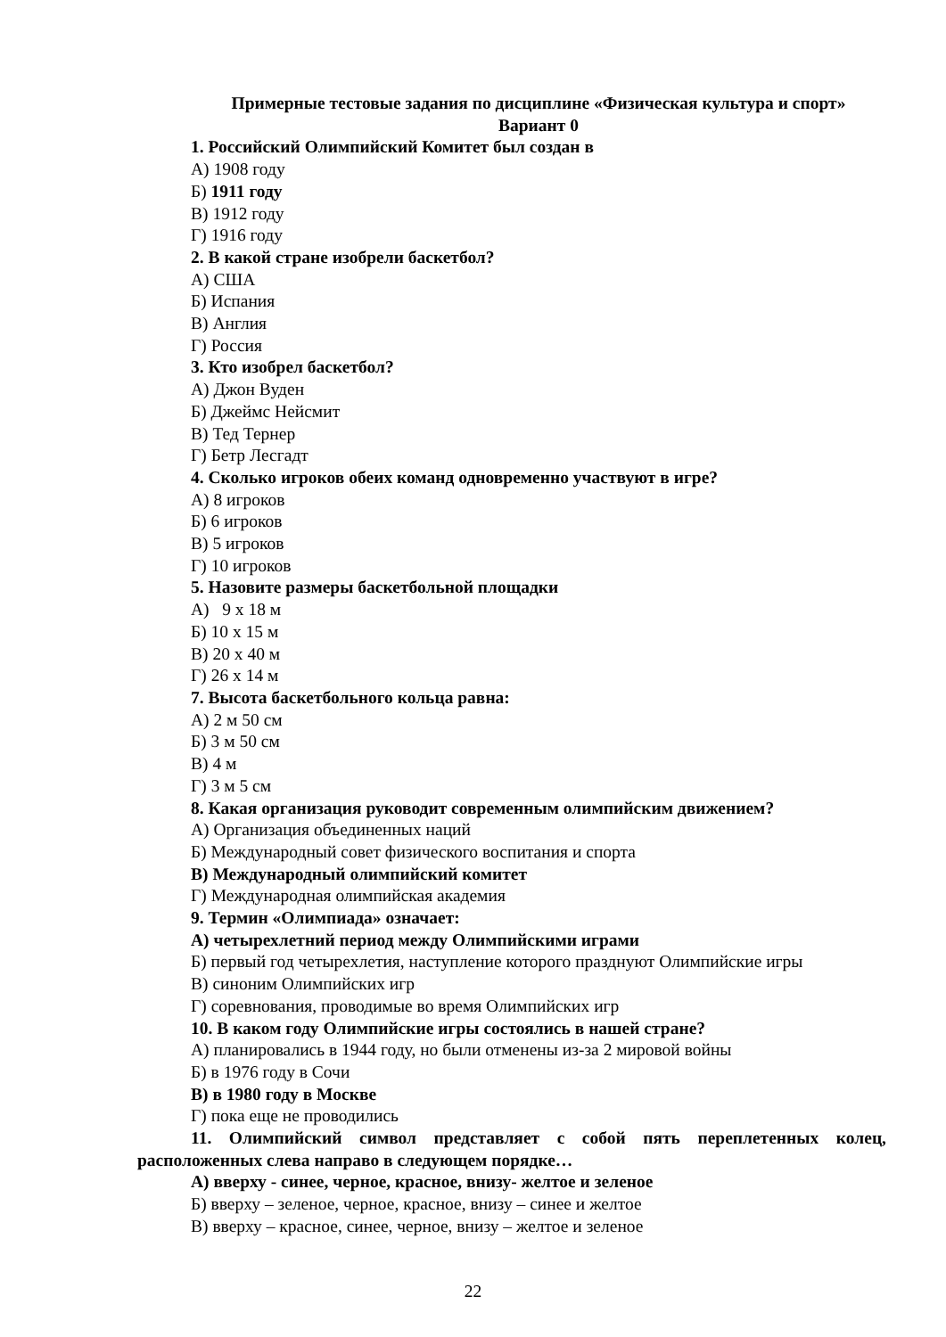Примерные тестовые задания по дисциплине «Физическая культура и спорт»
Вариант 0
1. Российский Олимпийский Комитет был создан в
А) 1908 году
Б) 1911 году
В) 1912 году
Г) 1916 году
2. В какой стране изобрели баскетбол?
А) США
Б) Испания
В) Англия
Г) Россия
3. Кто изобрел баскетбол?
А) Джон Вуден
Б) Джеймс Нейсмит
В) Тед Тернер
Г) Бетр Лесгадт
4. Сколько игроков обеих команд одновременно участвуют в игре?
А) 8 игроков
Б) 6 игроков
В) 5 игроков
Г) 10 игроков
5. Назовите размеры баскетбольной площадки
А) 9 х 18 м
Б) 10 х 15 м
В) 20 х 40 м
Г) 26 х 14 м
7. Высота баскетбольного кольца равна:
А) 2 м 50 см
Б) 3 м 50 см
В) 4 м
Г) 3 м 5 см
8. Какая организация руководит современным олимпийским движением?
А) Организация объединенных наций
Б) Международный совет физического воспитания и спорта
В) Международный олимпийский комитет
Г) Международная олимпийская академия
9. Термин «Олимпиада» означает:
А) четырехлетний период между Олимпийскими играми
Б) первый год четырехлетия, наступление которого празднуют Олимпийские игры
В) синоним Олимпийских игр
Г) соревнования, проводимые во время Олимпийских игр
10. В каком году Олимпийские игры состоялись в нашей стране?
А) планировались в 1944 году, но были отменены из-за 2 мировой войны
Б) в 1976 году в Сочи
В) в 1980 году в Москве
Г) пока еще не проводились
11. Олимпийский символ представляет с собой пять переплетенных колец, расположенных слева направо в следующем порядке…
А) вверху - синее, черное, красное, внизу- желтое и зеленое
Б) вверху – зеленое, черное, красное, внизу – синее и желтое
В) вверху – красное, синее, черное, внизу – желтое и зеленое
22